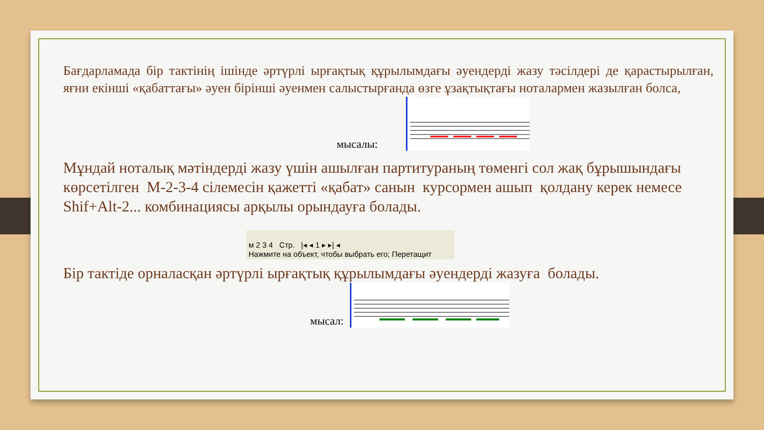Бағдарламада бір тактінің ішінде әртүрлі ырғақтық құрылымдағы әуендерді жазу тәсілдері де қарастырылған, яғни екінші «қабаттағы» әуен бірінші әуенмен салыстырғанда өзге ұзақтықтағы ноталармен жазылған болса,
мысалы:
Мұндай ноталық мәтіндерді жазу үшін ашылған партитураның төменгі сол жақ бұрышындағы көрсетілген М-2-3-4 сілемесін қажетті «қабат» санын курсормен ашып қолдану керек немесе Shif+Alt-2... комбинациясы арқылы орындауға болады.
м 2 3 4 Стр. |◂ ◂ 1 ▸ ▸| ◂
Нажмите на объект, чтобы выбрать его; Перетащит
Бір тактіде орналасқан әртүрлі ырғақтық құрылымдағы әуендерді жазуға болады.
мысал: